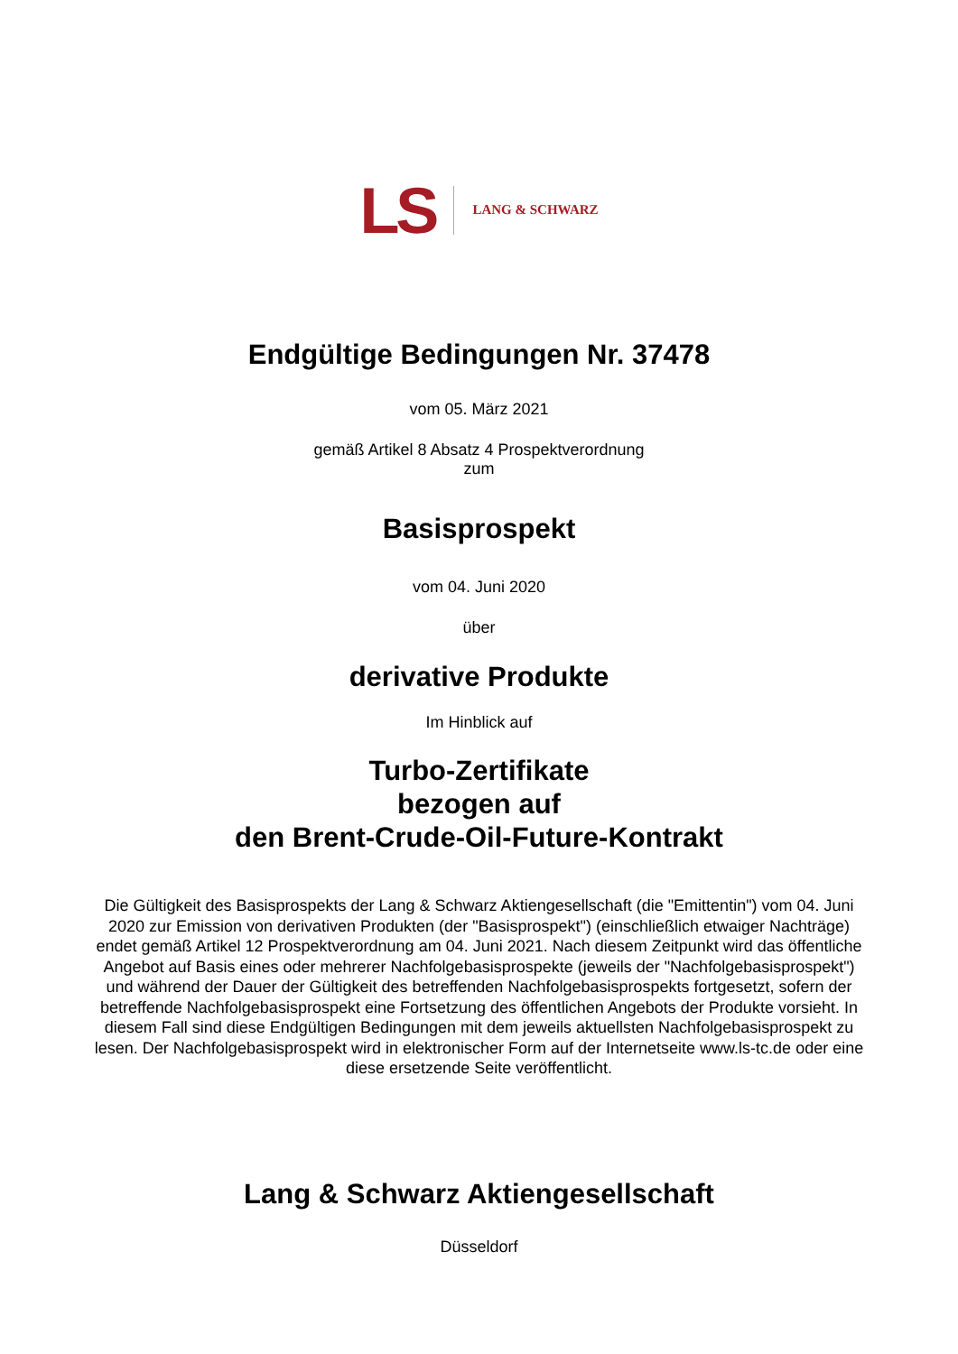LS LANG & SCHWARZ
Endgültige Bedingungen Nr. 37478
vom 05. März 2021
gemäß Artikel 8 Absatz 4 Prospektverordnung
zum
Basisprospekt
vom 04. Juni 2020
über
derivative Produkte
Im Hinblick auf
Turbo-Zertifikate
bezogen auf
den Brent-Crude-Oil-Future-Kontrakt
Die Gültigkeit des Basisprospekts der Lang & Schwarz Aktiengesellschaft (die "Emittentin") vom 04. Juni 2020 zur Emission von derivativen Produkten (der "Basisprospekt") (einschließlich etwaiger Nachträge) endet gemäß Artikel 12 Prospektverordnung am 04. Juni 2021. Nach diesem Zeitpunkt wird das öffentliche Angebot auf Basis eines oder mehrerer Nachfolgebasisprospekte (jeweils der "Nachfolgebasisprospekt") und während der Dauer der Gültigkeit des betreffenden Nachfolgebasisprospekts fortgesetzt, sofern der betreffende Nachfolgebasisprospekt eine Fortsetzung des öffentlichen Angebots der Produkte vorsieht. In diesem Fall sind diese Endgültigen Bedingungen mit dem jeweils aktuellsten Nachfolgebasisprospekt zu lesen. Der Nachfolgebasisprospekt wird in elektronischer Form auf der Internetseite www.ls-tc.de oder eine diese ersetzende Seite veröffentlicht.
Lang & Schwarz Aktiengesellschaft
Düsseldorf